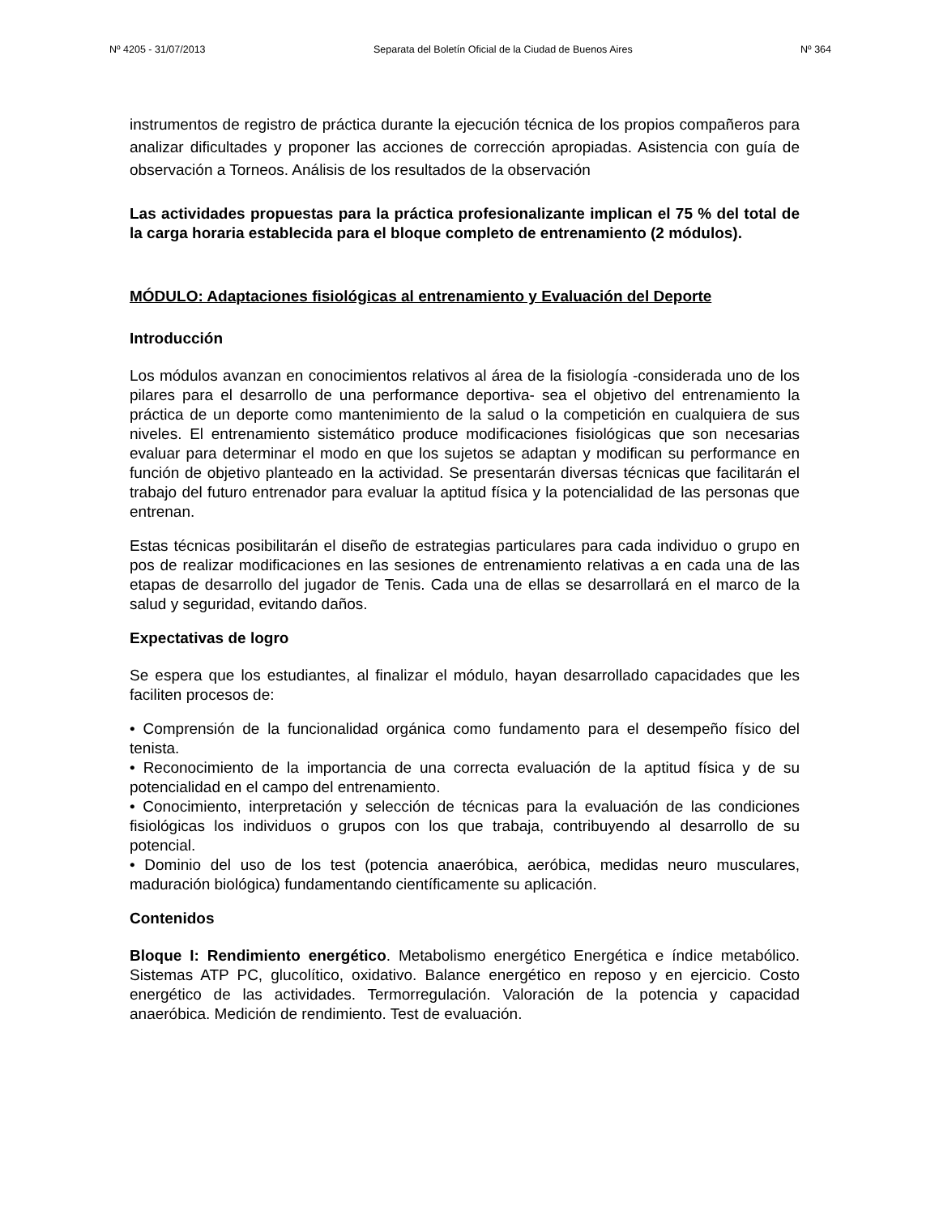Nº 4205 - 31/07/2013 Separata del Boletín Oficial de la Ciudad de Buenos Aires Nº 364
instrumentos de registro de práctica durante la ejecución técnica de los propios compañeros para analizar dificultades y proponer las acciones de corrección apropiadas. Asistencia con guía de observación a Torneos. Análisis de los resultados de la observación
Las actividades propuestas para la práctica profesionalizante implican el 75 % del total de la carga horaria establecida para el bloque completo de entrenamiento (2 módulos).
MÓDULO: Adaptaciones fisiológicas al entrenamiento y Evaluación del Deporte
Introducción
Los módulos avanzan en conocimientos relativos al área de la fisiología -considerada uno de los pilares para el desarrollo de una performance deportiva- sea el objetivo del entrenamiento la práctica de un deporte como mantenimiento de la salud o la competición en cualquiera de sus niveles. El entrenamiento sistemático produce modificaciones fisiológicas que son necesarias evaluar para determinar el modo en que los sujetos se adaptan y modifican su performance en función de objetivo planteado en la actividad. Se presentarán diversas técnicas que facilitarán el trabajo del futuro entrenador para evaluar la aptitud física y la potencialidad de las personas que entrenan.
Estas técnicas posibilitarán el diseño de estrategias particulares para cada individuo o grupo en pos de realizar modificaciones en las sesiones de entrenamiento relativas a en cada una de las etapas de desarrollo del jugador de Tenis. Cada una de ellas se desarrollará en el marco de la salud y seguridad, evitando daños.
Expectativas de logro
Se espera que los estudiantes, al finalizar el módulo, hayan desarrollado capacidades que les faciliten procesos de:
• Comprensión de la funcionalidad orgánica como fundamento para el desempeño físico del tenista.
• Reconocimiento de la importancia de una correcta evaluación de la aptitud física y de su potencialidad en el campo del entrenamiento.
• Conocimiento, interpretación y selección de técnicas para la evaluación de las condiciones fisiológicas los individuos o grupos con los que trabaja, contribuyendo al desarrollo de su potencial.
• Dominio del uso de los test (potencia anaeróbica, aeróbica, medidas neuro musculares, maduración biológica) fundamentando científicamente su aplicación.
Contenidos
Bloque I: Rendimiento energético. Metabolismo energético Energética e índice metabólico. Sistemas ATP PC, glucolítico, oxidativo. Balance energético en reposo y en ejercicio. Costo energético de las actividades. Termorregulación. Valoración de la potencia y capacidad anaeróbica. Medición de rendimiento. Test de evaluación.